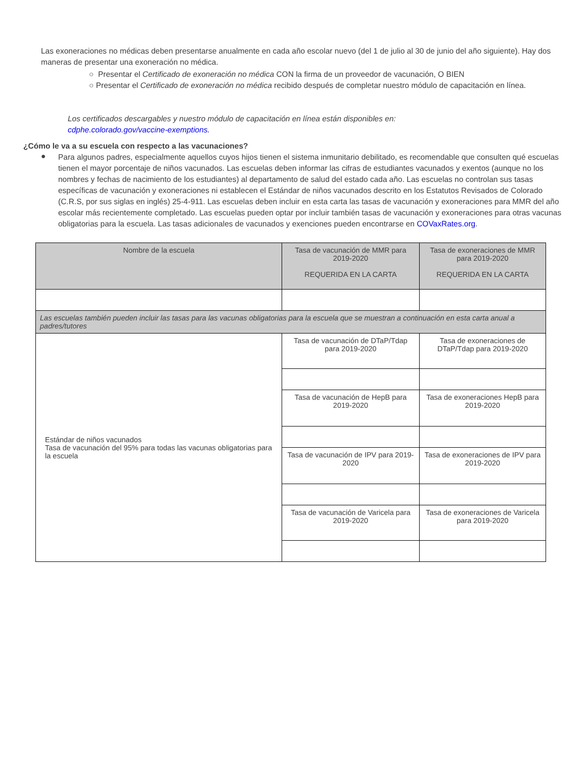Las exoneraciones no médicas deben presentarse anualmente en cada año escolar nuevo (del 1 de julio al 30 de junio del año siguiente). Hay dos maneras de presentar una exoneración no médica.
○ Presentar el Certificado de exoneración no médica CON la firma de un proveedor de vacunación, O BIEN
○ Presentar el Certificado de exoneración no médica recibido después de completar nuestro módulo de capacitación en línea.
Los certificados descargables y nuestro módulo de capacitación en línea están disponibles en:
cdphe.colorado.gov/vaccine-exemptions.
¿Cómo le va a su escuela con respecto a las vacunaciones?
●
Para algunos padres, especialmente aquellos cuyos hijos tienen el sistema inmunitario debilitado, es recomendable que consulten qué escuelas tienen el mayor porcentaje de niños vacunados. Las escuelas deben informar las cifras de estudiantes vacunados y exentos (aunque no los nombres y fechas de nacimiento de los estudiantes) al departamento de salud del estado cada año. Las escuelas no controlan sus tasas específicas de vacunación y exoneraciones ni establecen el Estándar de niños vacunados descrito en los Estatutos Revisados de Colorado (C.R.S, por sus siglas en inglés) 25-4-911. Las escuelas deben incluir en esta carta las tasas de vacunación y exoneraciones para MMR del año escolar más recientemente completado. Las escuelas pueden optar por incluir también tasas de vacunación y exoneraciones para otras vacunas obligatorias para la escuela. Las tasas adicionales de vacunados y exenciones pueden encontrarse en COVaxRates.org.
| Nombre de la escuela | Tasa de vacunación de MMR para 2019-2020 REQUERIDA EN LA CARTA | Tasa de exoneraciones de MMR para 2019-2020 REQUERIDA EN LA CARTA |
| Las escuelas también pueden incluir las tasas para las vacunas obligatorias para la escuela que se muestran a continuación en esta carta anual a padres/tutores | | |
| Estándar de niños vacunados Tasa de vacunación del 95% para todas las vacunas obligatorias para la escuela | Tasa de vacunación de DTaP/Tdap para 2019-2020 | Tasa de exoneraciones de DTaP/Tdap para 2019-2020 |
| | Tasa de vacunación de HepB para 2019-2020 | Tasa de exoneraciones HepB para 2019-2020 |
| | Tasa de vacunación de IPV para 2019-2020 | Tasa de exoneraciones de IPV para 2019-2020 |
| | Tasa de vacunación de Varicela para 2019-2020 | Tasa de exoneraciones de Varicela para 2019-2020 |